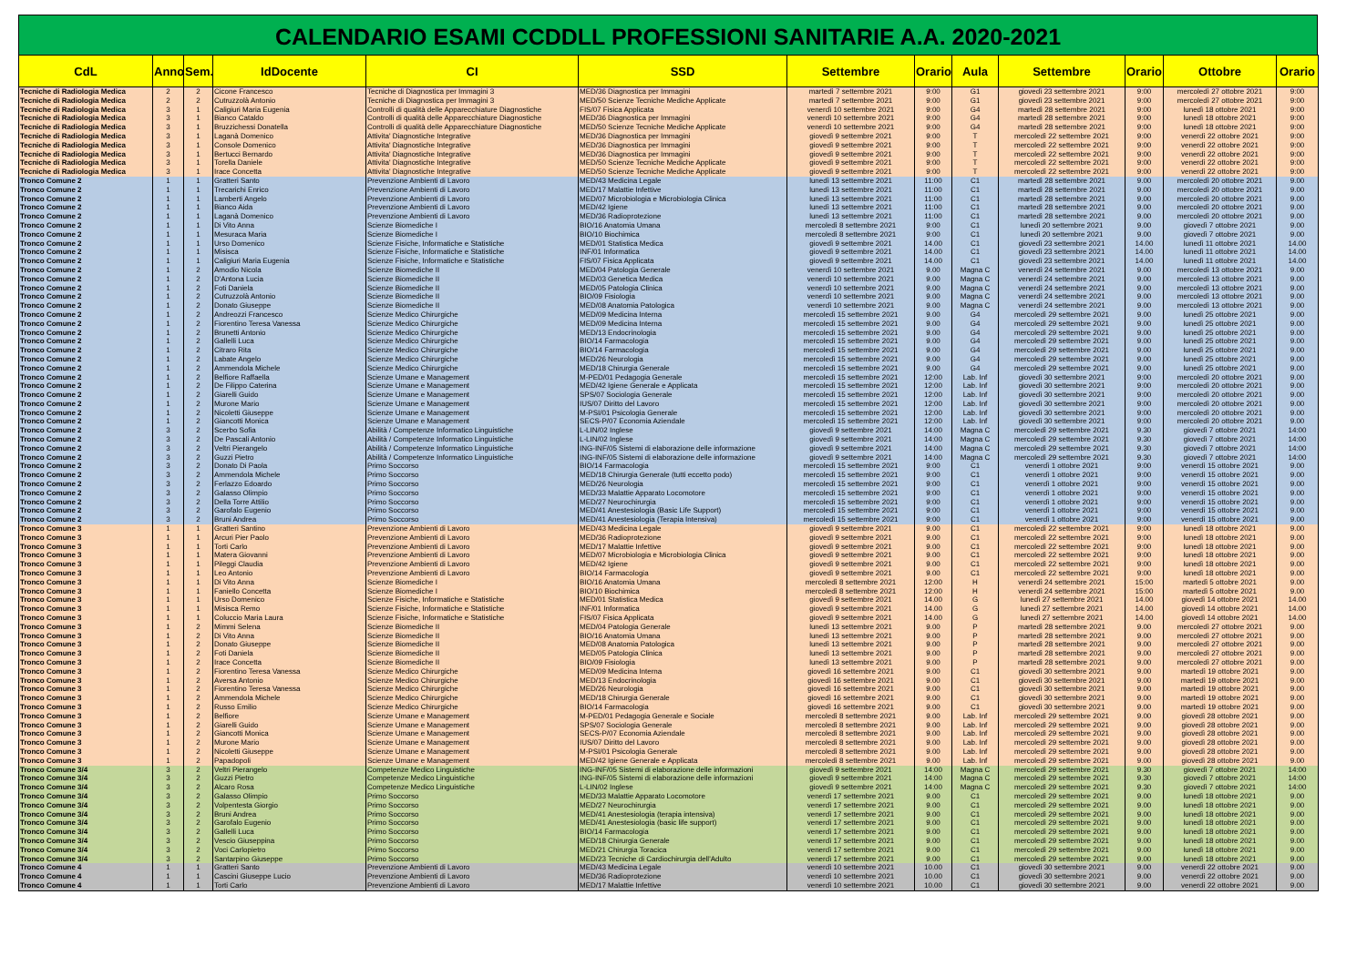CALENDARIO ESAMI CCDDLL PROFESSIONI SANITARIE A.A. 2020-2021
| CdL | Anno | Sem. | IdDocente | CI | SSD | Settembre | Orario | Aula | Settembre | Orario | Ottobre | Orario |
| --- | --- | --- | --- | --- | --- | --- | --- | --- | --- | --- | --- | --- |
| Tecniche di Radiologia Medica | 2 | 2 | Cicone Francesco | Tecniche di Diagnostica per Immagini 3 | MED/36 Diagnostica per Immagini | martedì 7 settembre 2021 | 9:00 | G1 | giovedì 23 settembre 2021 | 9:00 | mercoledì 27 ottobre 2021 | 9:00 |
| Tecniche di Radiologia Medica | 2 | 2 | Cutruzzolà Antonio | Tecniche di Diagnostica per Immagini 3 | MED/50 Scienze Tecniche Mediche Applicate | martedì 7 settembre 2021 | 9:00 | G1 | giovedì 23 settembre 2021 | 9:00 | mercoledì 27 ottobre 2021 | 9:00 |
| Tecniche di Radiologia Medica | 3 | 1 | Caligiuri Maria Eugenia | Controlli di qualità delle Apparecchiature Diagnostiche | FIS/07 Fisica Applicata | venerdì 10 settembre 2021 | 9:00 | G4 | martedì 28 settembre 2021 | 9:00 | lunedì 18 ottobre 2021 | 9:00 |
| Tecniche di Radiologia Medica | 3 | 1 | Bianco Cataldo | Controlli di qualità delle Apparecchiature Diagnostiche | MED/36 Diagnostica per Immagini | venerdì 10 settembre 2021 | 9:00 | G4 | martedì 28 settembre 2021 | 9:00 | lunedì 18 ottobre 2021 | 9:00 |
| Tecniche di Radiologia Medica | 3 | 1 | Bruzzichessi Donatella | Controlli di qualità delle Apparecchiature Diagnostiche | MED/50 Scienze Tecniche Mediche Applicate | venerdì 10 settembre 2021 | 9:00 | G4 | martedì 28 settembre 2021 | 9:00 | lunedì 18 ottobre 2021 | 9:00 |
| Tecniche di Radiologia Medica | 3 | 1 | Laganà Domenico | Attivita' Diagnostiche Integrative | MED/36 Diagnostica per Immagini | giovedì 9 settembre 2021 | 9:00 | T | mercoledì 22 settembre 2021 | 9:00 | venerdì 22 ottobre 2021 | 9:00 |
| Tecniche di Radiologia Medica | 3 | 1 | Console Domenico | Attivita' Diagnostiche Integrative | MED/36 Diagnostica per Immagini | giovedì 9 settembre 2021 | 9:00 | T | mercoledì 22 settembre 2021 | 9:00 | venerdì 22 ottobre 2021 | 9:00 |
| Tecniche di Radiologia Medica | 3 | 1 | Bertucci Bernardo | Attivita' Diagnostiche Integrative | MED/36 Diagnostica per Immagini | giovedì 9 settembre 2021 | 9:00 | T | mercoledì 22 settembre 2021 | 9:00 | venerdì 22 ottobre 2021 | 9:00 |
| Tecniche di Radiologia Medica | 3 | 1 | Torella Daniele | Attivita' Diagnostiche Integrative | MED/50 Scienze Tecniche Mediche Applicate | giovedì 9 settembre 2021 | 9:00 | T | mercoledì 22 settembre 2021 | 9:00 | venerdì 22 ottobre 2021 | 9:00 |
| Tecniche di Radiologia Medica | 3 | 1 | Irace Concetta | Attivita' Diagnostiche Integrative | MED/50 Scienze Tecniche Mediche Applicate | giovedì 9 settembre 2021 | 9:00 | T | mercoledì 22 settembre 2021 | 9:00 | venerdì 22 ottobre 2021 | 9:00 |
| Tronco Comune 2 | 1 | 1 | Gratteri Santo | Prevenzione Ambienti di Lavoro | MED/43 Medicina Legale | lunedì 13 settembre 2021 | 11:00 | C1 | martedì 28 settembre 2021 | 9.00 | mercoledì 20 ottobre 2021 | 9.00 |
| Tronco Comune 2 | 1 | 1 | Trecarichi Enrico | Prevenzione Ambienti di Lavoro | MED/17 Malattie Infettive | lunedì 13 settembre 2021 | 11:00 | C1 | martedì 28 settembre 2021 | 9.00 | mercoledì 20 ottobre 2021 | 9.00 |
| Tronco Comune 2 | 1 | 1 | Lamberti Angelo | Prevenzione Ambienti di Lavoro | MED/07 Microbiologia e Microbiologia Clinica | lunedì 13 settembre 2021 | 11:00 | C1 | martedì 28 settembre 2021 | 9.00 | mercoledì 20 ottobre 2021 | 9.00 |
| Tronco Comune 2 | 1 | 1 | Bianco Aida | Prevenzione Ambienti di Lavoro | MED/42 Igiene | lunedì 13 settembre 2021 | 11:00 | C1 | martedì 28 settembre 2021 | 9.00 | mercoledì 20 ottobre 2021 | 9.00 |
| Tronco Comune 2 | 1 | 1 | Laganà Domenico | Prevenzione Ambienti di Lavoro | MED/36 Radioprotezione | lunedì 13 settembre 2021 | 11:00 | C1 | martedì 28 settembre 2021 | 9.00 | mercoledì 20 ottobre 2021 | 9.00 |
| Tronco Comune 2 | 1 | 1 | Di Vito Anna | Scienze Biomediche I | BIO/16 Anatomia Umana | mercoledì 8 settembre 2021 | 9:00 | C1 | lunedì 20 settembre 2021 | 9.00 | giovedì 7 ottobre 2021 | 9.00 |
| Tronco Comune 2 | 1 | 1 | Mesuraca Maria | Scienze Biomediche I | BIO/10 Biochimica | mercoledì 8 settembre 2021 | 9:00 | C1 | lunedì 20 settembre 2021 | 9.00 | giovedì 7 ottobre 2021 | 9.00 |
| Tronco Comune 2 | 1 | 1 | Urso Domenico | Scienze Fisiche, Informatiche e Statistiche | MED/01 Statistica Medica | giovedì 9 settembre 2021 | 14.00 | C1 | giovedì 23 settembre 2021 | 14.00 | lunedì 11 ottobre 2021 | 14.00 |
| Tronco Comune 2 | 1 | 1 | Misisca | Scienze Fisiche, Informatiche e Statistiche | INF/01 Informatica | giovedì 9 settembre 2021 | 14.00 | C1 | giovedì 23 settembre 2021 | 14.00 | lunedì 11 ottobre 2021 | 14.00 |
| Tronco Comune 2 | 1 | 1 | Caligiuri Maria Eugenia | Scienze Fisiche, Informatiche e Statistiche | FIS/07 Fisica Applicata | giovedì 9 settembre 2021 | 14.00 | C1 | giovedì 23 settembre 2021 | 14.00 | lunedì 11 ottobre 2021 | 14.00 |
| Tronco Comune 2 | 1 | 2 | Amodio Nicola | Scienze Biomediche II | MED/04 Patologia Generale | venerdì 10 settembre 2021 | 9.00 | Magna C | venerdì 24 settembre 2021 | 9.00 | mercoledì 13 ottobre 2021 | 9.00 |
| Tronco Comune 2 | 1 | 2 | D'Antona Lucia | Scienze Biomediche II | MED/03 Genetica Medica | venerdì 10 settembre 2021 | 9.00 | Magna C | venerdì 24 settembre 2021 | 9.00 | mercoledì 13 ottobre 2021 | 9.00 |
| Tronco Comune 2 | 1 | 2 | Foti Daniela | Scienze Biomediche II | MED/05 Patologia Clinica | venerdì 10 settembre 2021 | 9.00 | Magna C | venerdì 24 settembre 2021 | 9.00 | mercoledì 13 ottobre 2021 | 9.00 |
| Tronco Comune 2 | 1 | 2 | Cutruzzolà Antonio | Scienze Biomediche II | BIO/09 Fisiologia | venerdì 10 settembre 2021 | 9.00 | Magna C | venerdì 24 settembre 2021 | 9.00 | mercoledì 13 ottobre 2021 | 9.00 |
| Tronco Comune 2 | 1 | 2 | Donato Giuseppe | Scienze Biomediche II | MED/08 Anatomia Patologica | venerdì 10 settembre 2021 | 9.00 | Magna C | venerdì 24 settembre 2021 | 9.00 | mercoledì 13 ottobre 2021 | 9.00 |
| Tronco Comune 2 | 1 | 2 | Andreozzi Francesco | Scienze Medico Chirurgiche | MED/09 Medicina Interna | mercoledì 15 settembre 2021 | 9.00 | G4 | mercoledì 29 settembre 2021 | 9.00 | lunedì 25 ottobre 2021 | 9.00 |
| Tronco Comune 2 | 1 | 2 | Fiorentino Teresa Vanessa | Scienze Medico Chirurgiche | MED/09 Medicina Interna | mercoledì 15 settembre 2021 | 9.00 | G4 | mercoledì 29 settembre 2021 | 9.00 | lunedì 25 ottobre 2021 | 9.00 |
| Tronco Comune 2 | 1 | 2 | Brunetti Antonio | Scienze Medico Chirurgiche | MED/13 Endocrinologia | mercoledì 15 settembre 2021 | 9.00 | G4 | mercoledì 29 settembre 2021 | 9.00 | lunedì 25 ottobre 2021 | 9.00 |
| Tronco Comune 2 | 1 | 2 | Gallelli Luca | Scienze Medico Chirurgiche | BIO/14 Farmacologia | mercoledì 15 settembre 2021 | 9.00 | G4 | mercoledì 29 settembre 2021 | 9.00 | lunedì 25 ottobre 2021 | 9.00 |
| Tronco Comune 2 | 1 | 2 | Citraro Rita | Scienze Medico Chirurgiche | BIO/14 Farmacologia | mercoledì 15 settembre 2021 | 9.00 | G4 | mercoledì 29 settembre 2021 | 9.00 | lunedì 25 ottobre 2021 | 9.00 |
| Tronco Comune 2 | 1 | 2 | Labate Angelo | Scienze Medico Chirurgiche | MED/26 Neurologia | mercoledì 15 settembre 2021 | 9.00 | G4 | mercoledì 29 settembre 2021 | 9.00 | lunedì 25 ottobre 2021 | 9.00 |
| Tronco Comune 2 | 1 | 2 | Ammendola Michele | Scienze Medico Chirurgiche | MED/18 Chirurgia Generale | mercoledì 15 settembre 2021 | 9.00 | G4 | mercoledì 29 settembre 2021 | 9.00 | lunedì 25 ottobre 2021 | 9.00 |
| Tronco Comune 2 | 1 | 2 | Belfiore Raffaella | Scienze Umane e Management | M-PED/01 Pedagogia Generale | mercoledì 15 settembre 2021 | 12:00 | Lab. Inf | giovedì 30 settembre 2021 | 9:00 | mercoledì 20 ottobre 2021 | 9.00 |
| Tronco Comune 2 | 1 | 2 | De Filippo Caterina | Scienze Umane e Management | MED/42 Igiene Generale e Applicata | mercoledì 15 settembre 2021 | 12:00 | Lab. Inf | giovedì 30 settembre 2021 | 9:00 | mercoledì 20 ottobre 2021 | 9.00 |
| Tronco Comune 2 | 1 | 2 | Giarelli Guido | Scienze Umane e Management | SPS/07 Sociologia Generale | mercoledì 15 settembre 2021 | 12:00 | Lab. Inf | giovedì 30 settembre 2021 | 9:00 | mercoledì 20 ottobre 2021 | 9.00 |
| Tronco Comune 2 | 1 | 2 | Murone Mario | Scienze Umane e Management | IUS/07 Diritto del Lavoro | mercoledì 15 settembre 2021 | 12:00 | Lab. Inf | giovedì 30 settembre 2021 | 9:00 | mercoledì 20 ottobre 2021 | 9.00 |
| Tronco Comune 2 | 1 | 2 | Nicoletti Giuseppe | Scienze Umane e Management | M-PSI/01 Psicologia Generale | mercoledì 15 settembre 2021 | 12:00 | Lab. Inf | giovedì 30 settembre 2021 | 9:00 | mercoledì 20 ottobre 2021 | 9.00 |
| Tronco Comune 2 | 1 | 2 | Giancotti Monica | Scienze Umane e Management | SECS-P/07 Economia Aziendale | mercoledì 15 settembre 2021 | 12:00 | Lab. Inf | giovedì 30 settembre 2021 | 9:00 | mercoledì 20 ottobre 2021 | 9.00 |
| Tronco Comune 2 | 3 | 2 | Scerbo Sofia | Abilità / Competenze Informatico Linguistiche | L-LIN/02 Inglese | giovedì 9 settembre 2021 | 14:00 | Magna C | mercoledì 29 settembre 2021 | 9.30 | giovedì 7 ottobre 2021 | 14:00 |
| Tronco Comune 2 | 3 | 2 | De Pascali Antonio | Abilità / Competenze Informatico Linguistiche | L-LIN/02 Inglese | giovedì 9 settembre 2021 | 14:00 | Magna C | mercoledì 29 settembre 2021 | 9.30 | giovedì 7 ottobre 2021 | 14:00 |
| Tronco Comune 2 | 3 | 2 | Veltri Pierangelo | Abilità / Competenze Informatico Linguistiche | ING-INF/05 Sistemi di elaborazione delle informazione | giovedì 9 settembre 2021 | 14:00 | Magna C | mercoledì 29 settembre 2021 | 9.30 | giovedì 7 ottobre 2021 | 14:00 |
| Tronco Comune 2 | 3 | 2 | Guzzi Pietro | Abilità / Competenze Informatico Linguistiche | ING-INF/05 Sistemi di elaborazione delle informazione | giovedì 9 settembre 2021 | 14:00 | Magna C | mercoledì 29 settembre 2021 | 9.30 | giovedì 7 ottobre 2021 | 14:00 |
| Tronco Comune 2 | 3 | 2 | Donato Di Paola | Primo Soccorso | BIO/14 Farmacologia | mercoledì 15 settembre 2021 | 9:00 | C1 | venerdì 1 ottobre 2021 | 9:00 | venerdì 15 ottobre 2021 | 9.00 |
| Tronco Comune 2 | 3 | 2 | Ammendola Michele | Primo Soccorso | MED/18 Chirurgia Generale (tutti eccetto podo) | mercoledì 15 settembre 2021 | 9:00 | C1 | venerdì 1 ottobre 2021 | 9:00 | venerdì 15 ottobre 2021 | 9.00 |
| Tronco Comune 2 | 3 | 2 | Ferlazzo Edoardo | Primo Soccorso | MED/26 Neurologia | mercoledì 15 settembre 2021 | 9:00 | C1 | venerdì 1 ottobre 2021 | 9:00 | venerdì 15 ottobre 2021 | 9.00 |
| Tronco Comune 2 | 3 | 2 | Galasso Olimpio | Primo Soccorso | MED/33 Malattie Apparato Locomotore | mercoledì 15 settembre 2021 | 9:00 | C1 | venerdì 1 ottobre 2021 | 9:00 | venerdì 15 ottobre 2021 | 9.00 |
| Tronco Comune 2 | 3 | 2 | Della Torre Attilio | Primo Soccorso | MED/27 Neurochirurgia | mercoledì 15 settembre 2021 | 9:00 | C1 | venerdì 1 ottobre 2021 | 9:00 | venerdì 15 ottobre 2021 | 9.00 |
| Tronco Comune 2 | 3 | 2 | Garofalo Eugenio | Primo Soccorso | MED/41 Anestesiologia (Basic Life Support) | mercoledì 15 settembre 2021 | 9:00 | C1 | venerdì 1 ottobre 2021 | 9:00 | venerdì 15 ottobre 2021 | 9.00 |
| Tronco Comune 2 | 3 | 2 | Bruni Andrea | Primo Soccorso | MED/41 Anestesiologia (Terapia Intensiva) | mercoledì 15 settembre 2021 | 9:00 | C1 | venerdì 1 ottobre 2021 | 9:00 | venerdì 15 ottobre 2021 | 9.00 |
| Tronco Comune 3 | 1 | 1 | Gratteri Santino | Prevenzione Ambienti di Lavoro | MED/43 Medicina Legale | giovedì 9 settembre 2021 | 9.00 | C1 | mercoledì 22 settembre 2021 | 9:00 | lunedì 18 ottobre 2021 | 9.00 |
| Tronco Comune 3 | 1 | 1 | Arcuri Pier Paolo | Prevenzione Ambienti di Lavoro | MED/36 Radioprotezione | giovedì 9 settembre 2021 | 9.00 | C1 | mercoledì 22 settembre 2021 | 9:00 | lunedì 18 ottobre 2021 | 9.00 |
| Tronco Comune 3 | 1 | 1 | Torti Carlo | Prevenzione Ambienti di Lavoro | MED/17 Malattie Infettive | giovedì 9 settembre 2021 | 9.00 | C1 | mercoledì 22 settembre 2021 | 9:00 | lunedì 18 ottobre 2021 | 9.00 |
| Tronco Comune 3 | 1 | 1 | Matera Giovanni | Prevenzione Ambienti di Lavoro | MED/07 Microbiologia e Microbiologia Clinica | giovedì 9 settembre 2021 | 9.00 | C1 | mercoledì 22 settembre 2021 | 9:00 | lunedì 18 ottobre 2021 | 9.00 |
| Tronco Comune 3 | 1 | 1 | Pileggi Claudia | Prevenzione Ambienti di Lavoro | MED/42 Igiene | giovedì 9 settembre 2021 | 9.00 | C1 | mercoledì 22 settembre 2021 | 9:00 | lunedì 18 ottobre 2021 | 9.00 |
| Tronco Comune 3 | 1 | 1 | Leo Antonio | Prevenzione Ambienti di Lavoro | BIO/14 Farmacologia | giovedì 9 settembre 2021 | 9.00 | C1 | mercoledì 22 settembre 2021 | 9:00 | lunedì 18 ottobre 2021 | 9.00 |
| Tronco Comune 3 | 1 | 1 | Di Vito Anna | Scienze Biomediche I | BIO/16 Anatomia Umana | mercoledì 8 settembre 2021 | 12:00 | H | venerdì 24 settembre 2021 | 15:00 | martedì 5 ottobre 2021 | 9.00 |
| Tronco Comune 3 | 1 | 1 | Faniello Concetta | Scienze Biomediche I | BIO/10 Biochimica | mercoledì 8 settembre 2021 | 12:00 | H | venerdì 24 settembre 2021 | 15:00 | martedì 5 ottobre 2021 | 9.00 |
| Tronco Comune 3 | 1 | 1 | Urso Domenico | Scienze Fisiche, Informatiche e Statistiche | MED/01 Statistica Medica | giovedì 9 settembre 2021 | 14.00 | G | lunedì 27 settembre 2021 | 14.00 | giovedì 14 ottobre 2021 | 14.00 |
| Tronco Comune 3 | 1 | 1 | Misisca Remo | Scienze Fisiche, Informatiche e Statistiche | INF/01 Informatica | giovedì 9 settembre 2021 | 14.00 | G | lunedì 27 settembre 2021 | 14.00 | giovedì 14 ottobre 2021 | 14.00 |
| Tronco Comune 3 | 1 | 1 | Coluccio Maria Laura | Scienze Fisiche, Informatiche e Statistiche | FIS/07 Fisica Applicata | giovedì 9 settembre 2021 | 14.00 | G | lunedì 27 settembre 2021 | 14.00 | giovedì 14 ottobre 2021 | 14.00 |
| Tronco Comune 3 | 1 | 2 | Mimmi Selena | Scienze Biomediche II | MED/04 Patologia Generale | lunedì 13 settembre 2021 | 9.00 | P | martedì 28 settembre 2021 | 9.00 | mercoledì 27 ottobre 2021 | 9.00 |
| Tronco Comune 3 | 1 | 2 | Di Vito Anna | Scienze Biomediche II | BIO/16 Anatomia Umana | lunedì 13 settembre 2021 | 9.00 | P | martedì 28 settembre 2021 | 9.00 | mercoledì 27 ottobre 2021 | 9.00 |
| Tronco Comune 3 | 1 | 2 | Donato Giuseppe | Scienze Biomediche II | MED/08 Anatomia Patologica | lunedì 13 settembre 2021 | 9.00 | P | martedì 28 settembre 2021 | 9.00 | mercoledì 27 ottobre 2021 | 9.00 |
| Tronco Comune 3 | 1 | 2 | Foti Daniela | Scienze Biomediche II | MED/05 Patologia Clinica | lunedì 13 settembre 2021 | 9.00 | P | martedì 28 settembre 2021 | 9.00 | mercoledì 27 ottobre 2021 | 9.00 |
| Tronco Comune 3 | 1 | 2 | Irace Concetta | Scienze Biomediche II | BIO/09 Fisiologia | lunedì 13 settembre 2021 | 9.00 | P | martedì 28 settembre 2021 | 9.00 | mercoledì 27 ottobre 2021 | 9.00 |
| Tronco Comune 3 | 1 | 2 | Fiorentino Teresa Vanessa | Scienze Medico Chirurgiche | MED/09 Medicina Interna | giovedì 16 settembre 2021 | 9.00 | C1 | giovedì 30 settembre 2021 | 9.00 | martedì 19 ottobre 2021 | 9.00 |
| Tronco Comune 3 | 1 | 2 | Aversa Antonio | Scienze Medico Chirurgiche | MED/13 Endocrinologia | giovedì 16 settembre 2021 | 9.00 | C1 | giovedì 30 settembre 2021 | 9.00 | martedì 19 ottobre 2021 | 9.00 |
| Tronco Comune 3 | 1 | 2 | Fiorentino Teresa Vanessa | Scienze Medico Chirurgiche | MED/26 Neurologia | giovedì 16 settembre 2021 | 9.00 | C1 | giovedì 30 settembre 2021 | 9.00 | martedì 19 ottobre 2021 | 9.00 |
| Tronco Comune 3 | 1 | 2 | Ammendola Michele | Scienze Medico Chirurgiche | MED/18 Chirurgia Generale | giovedì 16 settembre 2021 | 9.00 | C1 | giovedì 30 settembre 2021 | 9.00 | martedì 19 ottobre 2021 | 9.00 |
| Tronco Comune 3 | 1 | 2 | Russo Emilio | Scienze Medico Chirurgiche | BIO/14 Farmacologia | giovedì 16 settembre 2021 | 9.00 | C1 | giovedì 30 settembre 2021 | 9.00 | martedì 19 ottobre 2021 | 9.00 |
| Tronco Comune 3 | 1 | 2 | Belfiore | Scienze Umane e Management | M-PED/01 Pedagogia Generale e Sociale | mercoledì 8 settembre 2021 | 9.00 | Lab. Inf | mercoledì 29 settembre 2021 | 9.00 | giovedì 28 ottobre 2021 | 9.00 |
| Tronco Comune 3 | 1 | 2 | Giarelli Guido | Scienze Umane e Management | SPS/07 Sociologia Generale | mercoledì 8 settembre 2021 | 9.00 | Lab. Inf | mercoledì 29 settembre 2021 | 9.00 | giovedì 28 ottobre 2021 | 9.00 |
| Tronco Comune 3 | 1 | 2 | Giancotti Monica | Scienze Umane e Management | SECS-P/07 Economia Aziendale | mercoledì 8 settembre 2021 | 9.00 | Lab. Inf | mercoledì 29 settembre 2021 | 9.00 | giovedì 28 ottobre 2021 | 9.00 |
| Tronco Comune 3 | 1 | 2 | Murone Mario | Scienze Umane e Management | IUS/07 Diritto del Lavoro | mercoledì 8 settembre 2021 | 9.00 | Lab. Inf | mercoledì 29 settembre 2021 | 9.00 | giovedì 28 ottobre 2021 | 9.00 |
| Tronco Comune 3 | 1 | 2 | Nicoletti Giuseppe | Scienze Umane e Management | M-PSI/01 Psicologia Generale | mercoledì 8 settembre 2021 | 9.00 | Lab. Inf | mercoledì 29 settembre 2021 | 9.00 | giovedì 28 ottobre 2021 | 9.00 |
| Tronco Comune 3 | 1 | 2 | Papadopoli | Scienze Umane e Management | MED/42 Igiene Generale e Applicata | mercoledì 8 settembre 2021 | 9.00 | Lab. Inf | mercoledì 29 settembre 2021 | 9.00 | giovedì 28 ottobre 2021 | 9.00 |
| Tronco Comune 3/4 | 3 | 2 | Veltri Pierangelo | Competenze Medico Linguistiche | ING-INF/05 Sistemi di elaborazione delle informazioni | giovedì 9 settembre 2021 | 14:00 | Magna C | mercoledì 29 settembre 2021 | 9.30 | giovedì 7 ottobre 2021 | 14:00 |
| Tronco Comune 3/4 | 3 | 2 | Guzzi Pietro | Competenze Medico Linguistiche | ING-INF/05 Sistemi di elaborazione delle informazioni | giovedì 9 settembre 2021 | 14:00 | Magna C | mercoledì 29 settembre 2021 | 9.30 | giovedì 7 ottobre 2021 | 14:00 |
| Tronco Comune 3/4 | 3 | 2 | Alcaro Rosa | Competenze Medico Linguistiche | L-LIN/02 Inglese | giovedì 9 settembre 2021 | 14:00 | Magna C | mercoledì 29 settembre 2021 | 9.30 | giovedì 7 ottobre 2021 | 14:00 |
| Tronco Comune 3/4 | 3 | 2 | Galasso Olimpio | Primo Soccorso | MED/33 Malattie Apparato Locomotore | venerdì 17 settembre 2021 | 9.00 | C1 | mercoledì 29 settembre 2021 | 9.00 | lunedì 18 ottobre 2021 | 9.00 |
| Tronco Comune 3/4 | 3 | 2 | Volpentesta Giorgio | Primo Soccorso | MED/27 Neurochirurgia | venerdì 17 settembre 2021 | 9.00 | C1 | mercoledì 29 settembre 2021 | 9.00 | lunedì 18 ottobre 2021 | 9.00 |
| Tronco Comune 3/4 | 3 | 2 | Bruni Andrea | Primo Soccorso | MED/41 Anestesiologia (terapia intensiva) | venerdì 17 settembre 2021 | 9.00 | C1 | mercoledì 29 settembre 2021 | 9.00 | lunedì 18 ottobre 2021 | 9.00 |
| Tronco Comune 3/4 | 3 | 2 | Garofalo Eugenio | Primo Soccorso | MED/41 Anestesiologia (basic life support) | venerdì 17 settembre 2021 | 9.00 | C1 | mercoledì 29 settembre 2021 | 9.00 | lunedì 18 ottobre 2021 | 9.00 |
| Tronco Comune 3/4 | 3 | 2 | Gallelli Luca | Primo Soccorso | BIO/14 Farmacologia | venerdì 17 settembre 2021 | 9.00 | C1 | mercoledì 29 settembre 2021 | 9.00 | lunedì 18 ottobre 2021 | 9.00 |
| Tronco Comune 3/4 | 3 | 2 | Vescio Giuseppina | Primo Soccorso | MED/18 Chirurgia Generale | venerdì 17 settembre 2021 | 9.00 | C1 | mercoledì 29 settembre 2021 | 9.00 | lunedì 18 ottobre 2021 | 9.00 |
| Tronco Comune 3/4 | 3 | 2 | Voci Carlopietro | Primo Soccorso | MED/21 Chirurgia Toracica | venerdì 17 settembre 2021 | 9.00 | C1 | mercoledì 29 settembre 2021 | 9.00 | lunedì 18 ottobre 2021 | 9.00 |
| Tronco Comune 3/4 | 3 | 2 | Santarpino Giuseppe | Primo Soccorso | MED/23 Tecniche di Cardiochirurgia dell'Adulto | venerdì 17 settembre 2021 | 9.00 | C1 | mercoledì 29 settembre 2021 | 9.00 | lunedì 18 ottobre 2021 | 9.00 |
| Tronco Comune 4 | 1 | 1 | Gratteri Santo | Prevenzione Ambienti di Lavoro | MED/43 Medicina Legale | venerdì 10 settembre 2021 | 10.00 | C1 | giovedì 30 settembre 2021 | 9.00 | venerdì 22 ottobre 2021 | 9.00 |
| Tronco Comune 4 | 1 | 1 | Cascini Giuseppe Lucio | Prevenzione Ambienti di Lavoro | MED/36 Radioprotezione | venerdì 10 settembre 2021 | 10.00 | C1 | giovedì 30 settembre 2021 | 9.00 | venerdì 22 ottobre 2021 | 9.00 |
| Tronco Comune 4 | 1 | 1 | Torti Carlo | Prevenzione Ambienti di Lavoro | MED/17 Malattie Infettive | venerdì 10 settembre 2021 | 10.00 | C1 | giovedì 30 settembre 2021 | 9.00 | venerdì 22 ottobre 2021 | 9.00 |